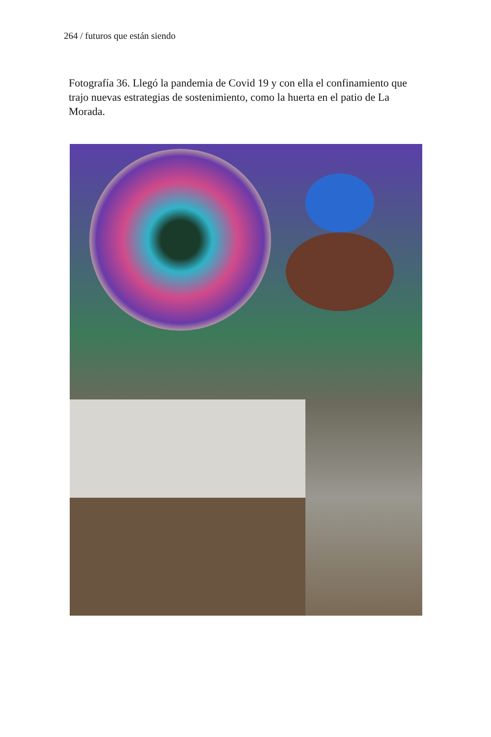264 / futuros que están siendo
Fotografía 36. Llegó la pandemia de Covid 19 y con ella el confinamiento que trajo nuevas estrategias de sostenimiento, como la huerta en el patio de La Morada.